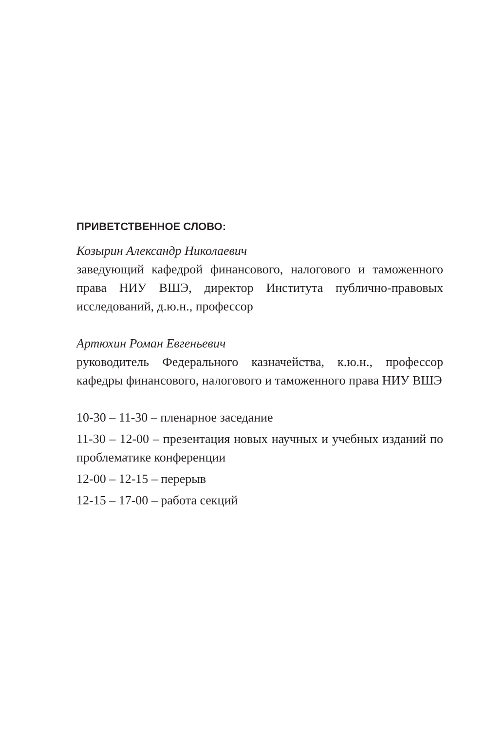ПРИВЕТСТВЕННОЕ СЛОВО:
Козырин Александр Николаевич
заведующий кафедрой финансового, налогового и таможенно­го права НИУ ВШЭ, директор Института публично-правовых исследований, д.ю.н., профессор
Артюхин Роман Евгеньевич
руководитель Федерального казначейства, к.ю.н., профессор кафедры финансового, налогового и таможенного права НИУ ВШЭ
10-30 – 11-30 – пленарное заседание
11-30 – 12-00 – презентация новых научных и учебных изданий по проблематике конференции
12-00 – 12-15 – перерыв
12-15 – 17-00 – работа секций